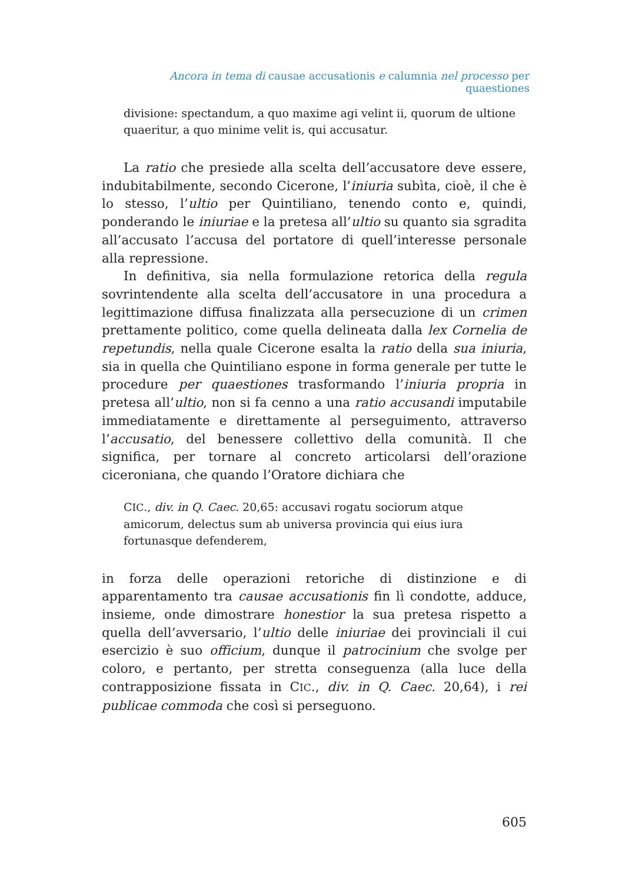Ancora in tema di causae accusationis e calumnia nel processo per quaestiones
divisione: spectandum, a quo maxime agi velint ii, quorum de ultione quaeritur, a quo minime velit is, qui accusatur.
La ratio che presiede alla scelta dell’accusatore deve essere, indubitabilmente, secondo Cicerone, l’iniuria subìta, cioè, il che è lo stesso, l’ultio per Quintiliano, tenendo conto e, quindi, ponderando le iniuriae e la pretesa all’ultio su quanto sia sgradita all’accusato l’accusa del portatore di quell’interesse personale alla repressione.
In definitiva, sia nella formulazione retorica della regula sovrintendente alla scelta dell’accusatore in una procedura a legittimazione diffusa finalizzata alla persecuzione di un crimen prettamente politico, come quella delineata dalla lex Cornelia de repetundis, nella quale Cicerone esalta la ratio della sua iniuria, sia in quella che Quintiliano espone in forma generale per tutte le procedure per quaestiones trasformando l’iniuria propria in pretesa all’ultio, non si fa cenno a una ratio accusandi imputabile immediatamente e direttamente al perseguimento, attraverso l’accusatio, del benessere collettivo della comunità. Il che significa, per tornare al concreto articolarsi dell’orazione ciceroniana, che quando l’Oratore dichiara che
CIC., div. in Q. Caec. 20,65: accusavi rogatu sociorum atque amicorum, delectus sum ab universa provincia qui eius iura fortunasque defenderem,
in forza delle operazioni retoriche di distinzione e di apparentamento tra causae accusationis fin lì condotte, adduce, insieme, onde dimostrare honestior la sua pretesa rispetto a quella dell’avversario, l’ultio delle iniuriae dei provinciali il cui esercizio è suo officium, dunque il patrocinium che svolge per coloro, e pertanto, per stretta conseguenza (alla luce della contrapposizione fissata in CIC., div. in Q. Caec. 20,64), i rei publicae commoda che così si perseguono.
605